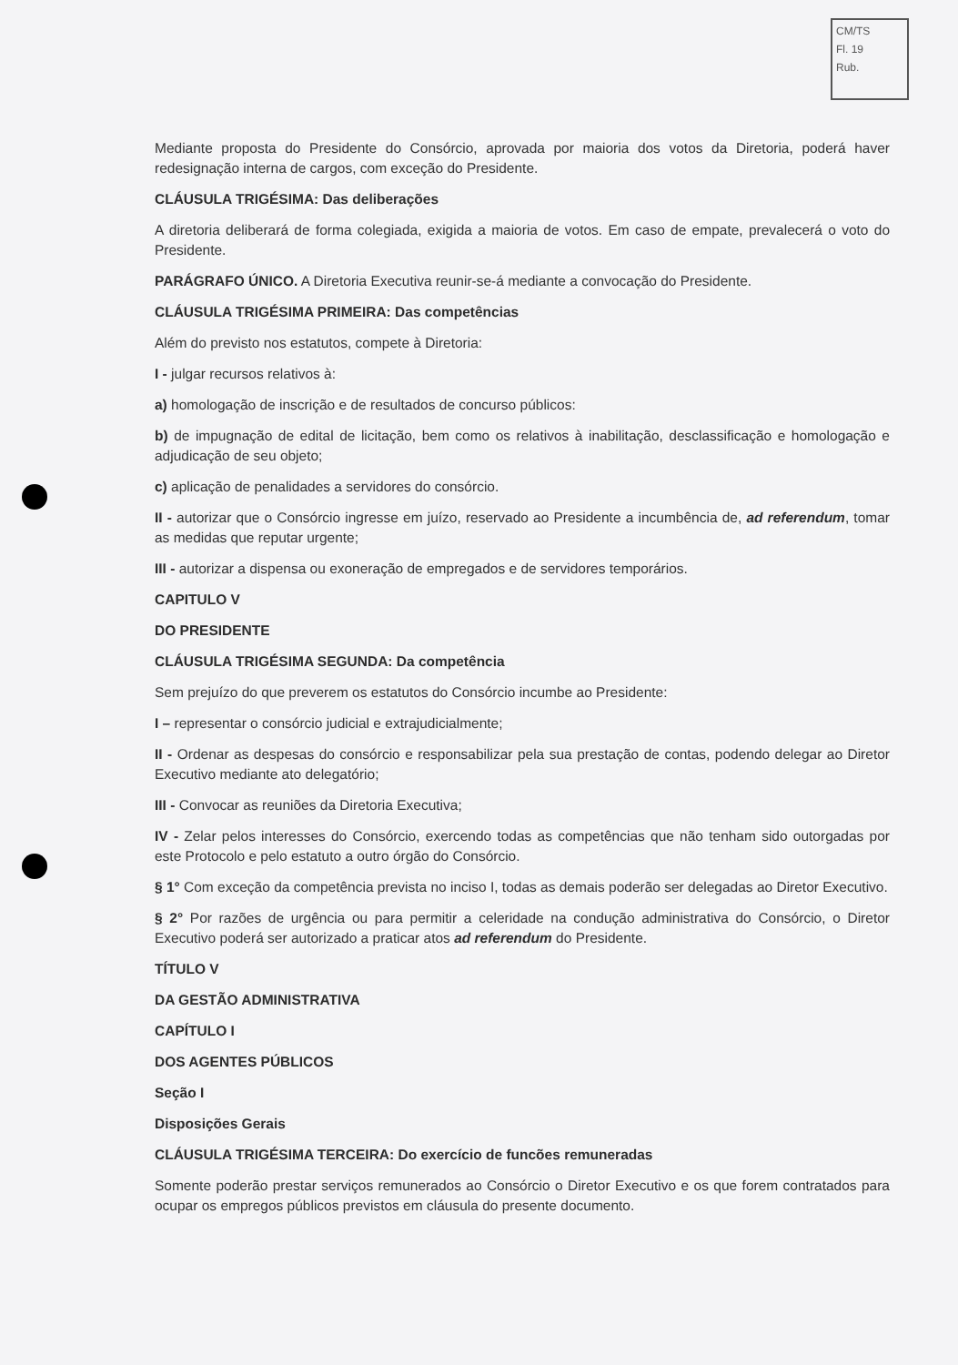CM/TS
Fl. 19
Rub.
Mediante proposta do Presidente do Consórcio, aprovada por maioria dos votos da Diretoria, poderá haver redesignação interna de cargos, com exceção do Presidente.
CLÁUSULA TRIGÉSIMA: Das deliberações
A diretoria deliberará de forma colegiada, exigida a maioria de votos. Em caso de empate, prevalecerá o voto do Presidente.
PARÁGRAFO ÚNICO. A Diretoria Executiva reunir-se-á mediante a convocação do Presidente.
CLÁUSULA TRIGÉSIMA PRIMEIRA: Das competências
Além do previsto nos estatutos, compete à Diretoria:
I - julgar recursos relativos à:
a) homologação de inscrição e de resultados de concurso públicos:
b) de impugnação de edital de licitação, bem como os relativos à inabilitação, desclassificação e homologação e adjudicação de seu objeto;
c) aplicação de penalidades a servidores do consórcio.
II - autorizar que o Consórcio ingresse em juízo, reservado ao Presidente a incumbência de, ad referendum, tomar as medidas que reputar urgente;
III - autorizar a dispensa ou exoneração de empregados e de servidores temporários.
CAPITULO V
DO PRESIDENTE
CLÁUSULA TRIGÉSIMA SEGUNDA: Da competência
Sem prejuízo do que preverem os estatutos do Consórcio incumbe ao Presidente:
I – representar o consórcio judicial e extrajudicialmente;
II - Ordenar as despesas do consórcio e responsabilizar pela sua prestação de contas, podendo delegar ao Diretor Executivo mediante ato delegatório;
III - Convocar as reuniões da Diretoria Executiva;
IV - Zelar pelos interesses do Consórcio, exercendo todas as competências que não tenham sido outorgadas por este Protocolo e pelo estatuto a outro órgão do Consórcio.
§ 1° Com exceção da competência prevista no inciso I, todas as demais poderão ser delegadas ao Diretor Executivo.
§ 2° Por razões de urgência ou para permitir a celeridade na condução administrativa do Consórcio, o Diretor Executivo poderá ser autorizado a praticar atos ad referendum do Presidente.
TÍTULO V
DA GESTÃO ADMINISTRATIVA
CAPÍTULO I
DOS AGENTES PÚBLICOS
Seção I
Disposições Gerais
CLÁUSULA TRIGÉSIMA TERCEIRA: Do exercício de funcões remuneradas
Somente poderão prestar serviços remunerados ao Consórcio o Diretor Executivo e os que forem contratados para ocupar os empregos públicos previstos em cláusula do presente documento.